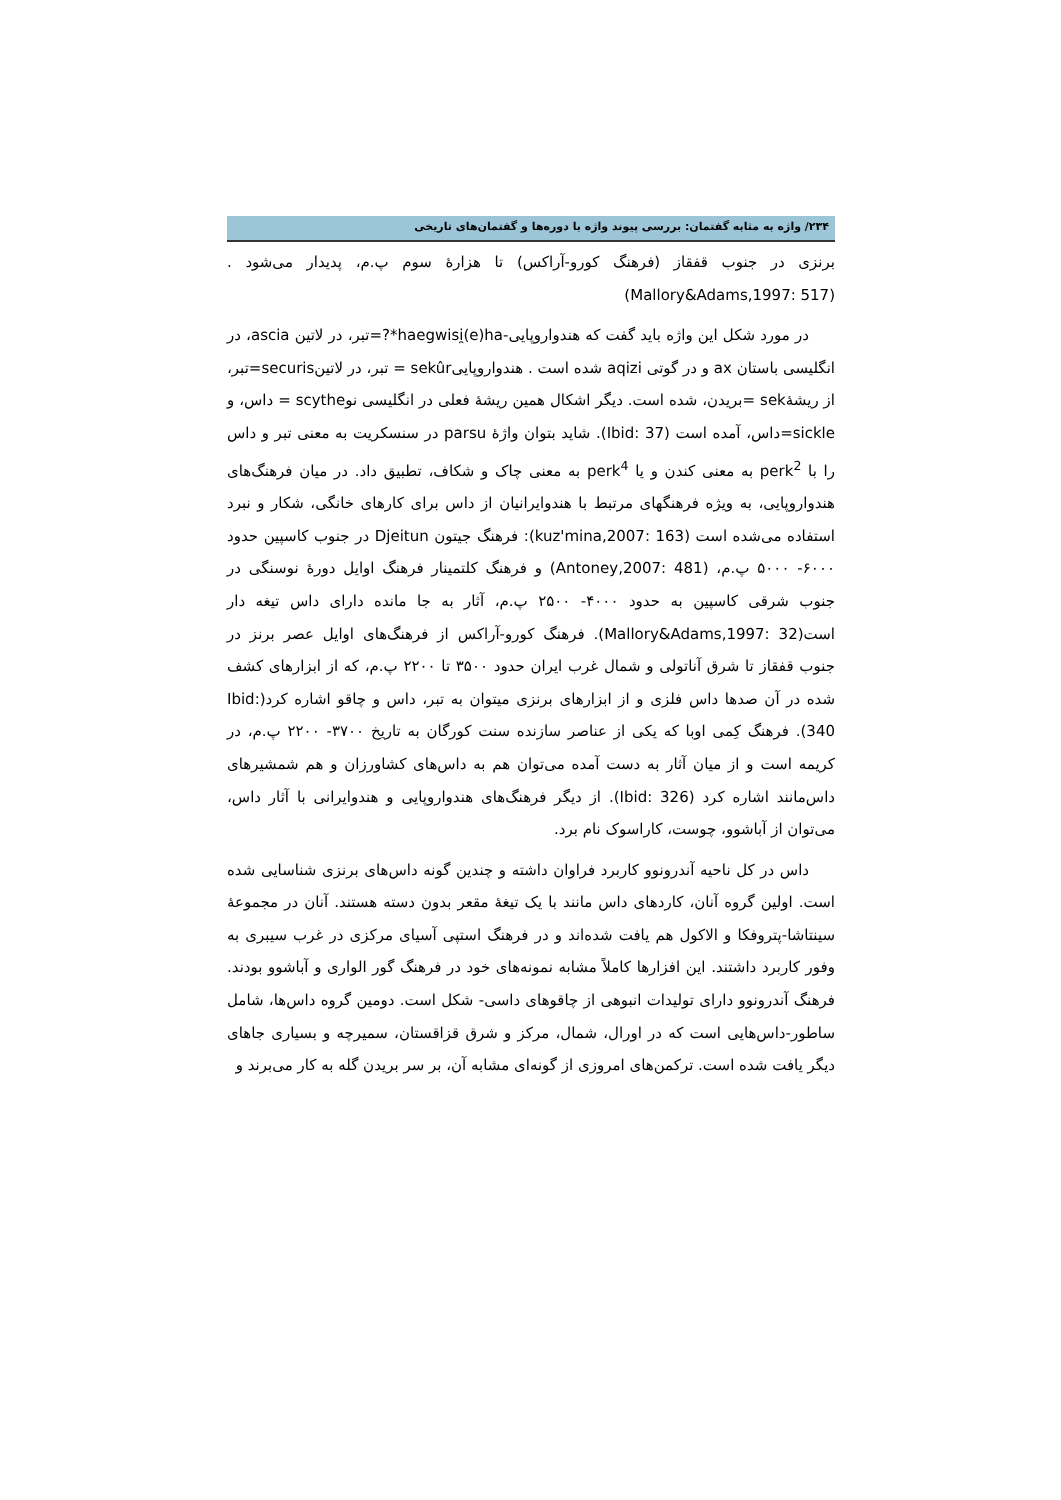۲۳۴/ واژه به مثابه گفتمان: بررسی پیوند واژه با دوره‌ها و گفتمان‌های تاریخی
برنزی در جنوب قفقاز (فرهنگ کورو-آراکس) تا هزارهٔ سوم پ.م، پدیدار می‌شود . (Mallory&Adams,1997: 517)
در مورد شکل این واژه باید گفت که هندواروپایی-haegwisi̯(e)ha*?=تبر، در لاتین ascia، در انگلیسی باستان ax و در گوتی aqizi شده است . هندواروپاییsekûr = تبر، در لاتینsecuris=تبر، از ریشهٔsek =بریدن، شده است. دیگر اشکال همین ریشهٔ فعلی در انگلیسی نوscythe = داس، و sickle=داس، آمده است (Ibid: 37). شاید بتوان واژهٔ parsu در سنسکریت به معنی تبر و داس را با perk<sup>2</sup> به معنی کندن و یا perk<sup>4</sup> به معنی چاک و شکاف، تطبیق داد. در میان فرهنگ‌های هندواروپایی، به ویژه فرهنگهای مرتبط با هندوایرانیان از داس برای کارهای خانگی، شکار و نبرد استفاده می‌شده است (kuz'mina,2007: 163): فرهنگ جیتون Djeitun در جنوب کاسپین حدود ۶۰۰۰- ۵۰۰۰ پ.م، (Antoney,2007: 481) و فرهنگ کلتمینار فرهنگ اوایل دورهٔ نوسنگی در جنوب شرقی کاسپین به حدود ۴۰۰۰- ۲۵۰۰ پ.م، آثار به جا مانده دارای داس تیغه دار است(Mallory&Adams,1997: 32). فرهنگ کورو-آراکس از فرهنگ‌های اوایل عصر برنز در جنوب قفقاز تا شرق آناتولی و شمال غرب ایران حدود ۳۵۰۰ تا ۲۲۰۰ پ.م، که از ابزارهای کشف شده در آن صدها داس فلزی و از ابزارهای برنزی میتوان به تبر، داس و چاقو اشاره کرد(Ibid: 340). فرهنگ کِمی اوبا که یکی از عناصر سازنده سنت کورگان به تاریخ ۳۷۰۰- ۲۲۰۰ پ.م، در کریمه است و از میان آثار به دست آمده می‌توان هم به داس‌های کشاورزان و هم شمشیرهای داس‌مانند اشاره کرد (Ibid: 326). از دیگر فرهنگ‌های هندواروپایی و هندوایرانی با آثار داس، می‌توان از آباشوو، چوست، کاراسوک نام برد.
داس در کل ناحیه آندرونوو کاربرد فراوان داشته و چندین گونه داس‌های برنزی شناسایی شده است. اولین گروه آنان، کاردهای داس مانند با یک تیغهٔ مقعر بدون دسته هستند. آنان در مجموعهٔ سینتاشا-پتروفکا و الاکول هم یافت شده‌اند و در فرهنگ استپی آسیای مرکزی در غرب سیبری به وفور کاربرد داشتند. این افزارها کاملاً مشابه نمونه‌های خود در فرهنگ گور الواری و آباشوو بودند. فرهنگ آندرونوو دارای تولیدات انبوهی از چاقوهای داسی- شکل است. دومین گروه داس‌ها، شامل ساطور-داس‌هایی است که در اورال، شمال، مرکز و شرق قزاقستان، سمیرچه و بسیاری جاهای دیگر یافت شده است. ترکمن‌های امروزی از گونه‌ای مشابه آن، بر سر بریدن گله به کار می‌برند و